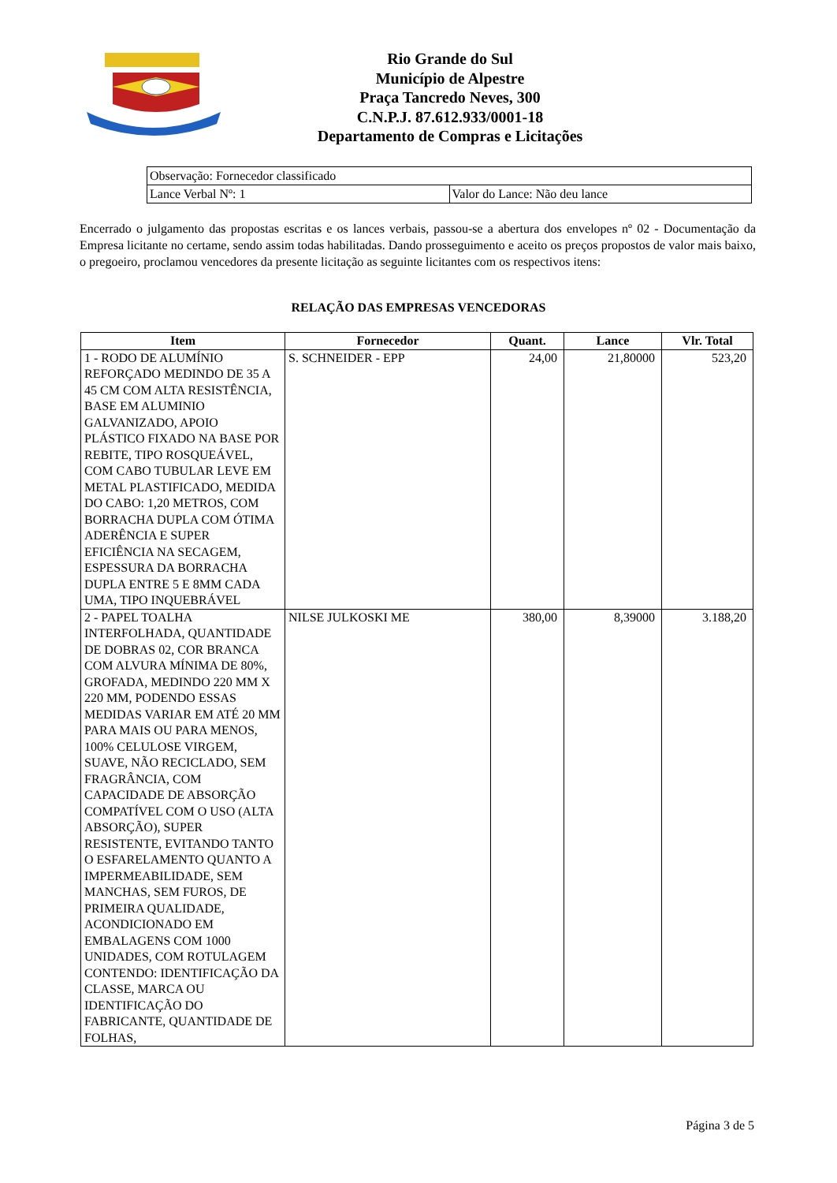Rio Grande do Sul
Município de Alpestre
Praça Tancredo Neves, 300
C.N.P.J. 87.612.933/0001-18
Departamento de Compras e Licitações
| Observação: Fornecedor classificado | |
| Lance Verbal Nº: 1 | Valor do Lance: Não deu lance |
Encerrado o julgamento das propostas escritas e os lances verbais, passou-se a abertura dos envelopes nº 02 - Documentação da Empresa licitante no certame, sendo assim todas habilitadas. Dando prosseguimento e aceito os preços propostos de valor mais baixo, o pregoeiro, proclamou vencedores da presente licitação as seguinte licitantes com os respectivos itens:
RELAÇÃO DAS EMPRESAS VENCEDORAS
| Item | Fornecedor | Quant. | Lance | Vlr. Total |
| --- | --- | --- | --- | --- |
| 1 - RODO DE ALUMÍNIO REFORÇADO MEDINDO DE 35 A 45 CM COM ALTA RESISTÊNCIA, BASE EM ALUMINIO GALVANIZADO, APOIO PLÁSTICO FIXADO NA BASE POR REBITE, TIPO ROSQUEÁVEL, COM CABO TUBULAR LEVE EM METAL PLASTIFICADO, MEDIDA DO CABO: 1,20 METROS, COM BORRACHA DUPLA COM ÓTIMA ADERÊNCIA E SUPER EFICIÊNCIA NA SECAGEM, ESPESSURA DA BORRACHA DUPLA ENTRE 5 E 8MM CADA UMA, TIPO INQUEBRÁVEL | S. SCHNEIDER - EPP | 24,00 | 21,80000 | 523,20 |
| 2 - PAPEL TOALHA INTERFOLHADA, QUANTIDADE DE DOBRAS 02, COR BRANCA COM ALVURA MÍNIMA DE 80%, GROFADA, MEDINDO 220 MM X 220 MM, PODENDO ESSAS MEDIDAS VARIAR EM ATÉ 20 MM PARA MAIS OU PARA MENOS, 100% CELULOSE VIRGEM, SUAVE, NÃO RECICLADO, SEM FRAGRÂNCIA, COM CAPACIDADE DE ABSORÇÃO COMPATÍVEL COM O USO (ALTA ABSORÇÃO), SUPER RESISTENTE, EVITANDO TANTO O ESFARELAMENTO QUANTO A IMPERMEABILIDADE, SEM MANCHAS, SEM FUROS, DE PRIMEIRA QUALIDADE, ACONDICIONADO EM EMBALAGENS COM 1000 UNIDADES, COM ROTULAGEM CONTENDO: IDENTIFICAÇÃO DA CLASSE, MARCA OU IDENTIFICAÇÃO DO FABRICANTE, QUANTIDADE DE FOLHAS, | NILSE JULKOSKI ME | 380,00 | 8,39000 | 3.188,20 |
Página 3 de 5